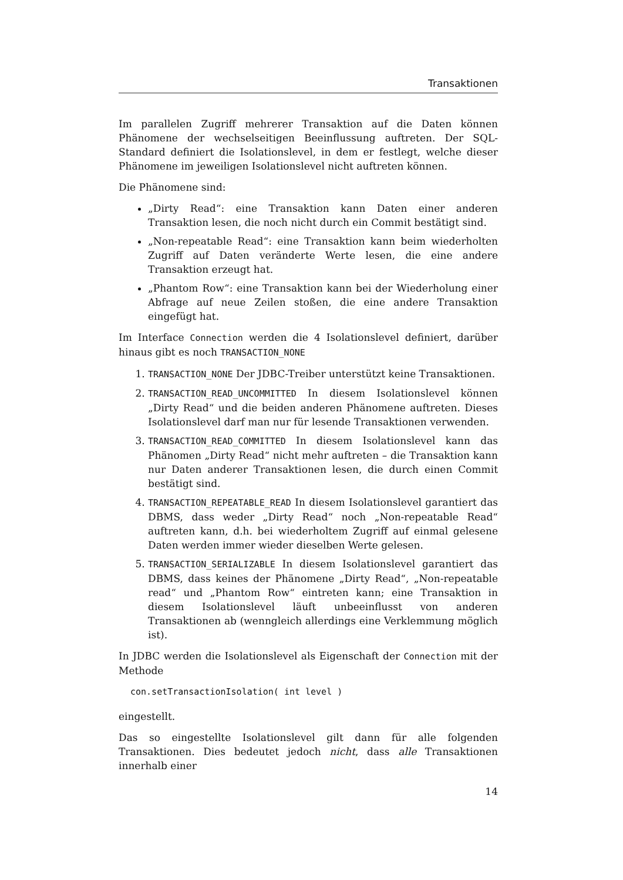Transaktionen
Im parallelen Zugriff mehrerer Transaktion auf die Daten können Phänomene der wechselseitigen Beeinflussung auftreten. Der SQL-Standard definiert die Isolationslevel, in dem er festlegt, welche dieser Phänomene im jeweiligen Isolationslevel nicht auftreten können.
Die Phänomene sind:
„Dirty Read“: eine Transaktion kann Daten einer anderen Transaktion lesen, die noch nicht durch ein Commit bestätigt sind.
„Non-repeatable Read“: eine Transaktion kann beim wiederholten Zugriff auf Daten veränderte Werte lesen, die eine andere Transaktion erzeugt hat.
„Phantom Row“: eine Transaktion kann bei der Wiederholung einer Abfrage auf neue Zeilen stoßen, die eine andere Transaktion eingefügt hat.
Im Interface Connection werden die 4 Isolationslevel definiert, darüber hinaus gibt es noch TRANSACTION_NONE
1. TRANSACTION_NONE Der JDBC-Treiber unterstützt keine Transaktionen.
2. TRANSACTION_READ_UNCOMMITTED In diesem Isolationslevel können „Dirty Read“ und die beiden anderen Phänomene auftreten. Dieses Isolationslevel darf man nur für lesende Transaktionen verwenden.
3. TRANSACTION_READ_COMMITTED In diesem Isolationslevel kann das Phänomen „Dirty Read“ nicht mehr auftreten – die Transaktion kann nur Daten anderer Transaktionen lesen, die durch einen Commit bestätigt sind.
4. TRANSACTION_REPEATABLE_READ In diesem Isolationslevel garantiert das DBMS, dass weder „Dirty Read“ noch „Non-repeatable Read“ auftreten kann, d.h. bei wiederholtem Zugriff auf einmal gelesene Daten werden immer wieder dieselben Werte gelesen.
5. TRANSACTION_SERIALIZABLE In diesem Isolationslevel garantiert das DBMS, dass keines der Phänomene „Dirty Read“, „Non-repeatable read“ und „Phantom Row“ eintreten kann; eine Transaktion in diesem Isolationslevel läuft unbeeinflusst von anderen Transaktionen ab (wenngleich allerdings eine Verklemmung möglich ist).
In JDBC werden die Isolationslevel als Eigenschaft der Connection mit der Methode
con.setTransactionIsolation( int level )
eingestellt.
Das so eingestellte Isolationslevel gilt dann für alle folgenden Transaktionen. Dies bedeutet jedoch nicht, dass alle Transaktionen innerhalb einer
14